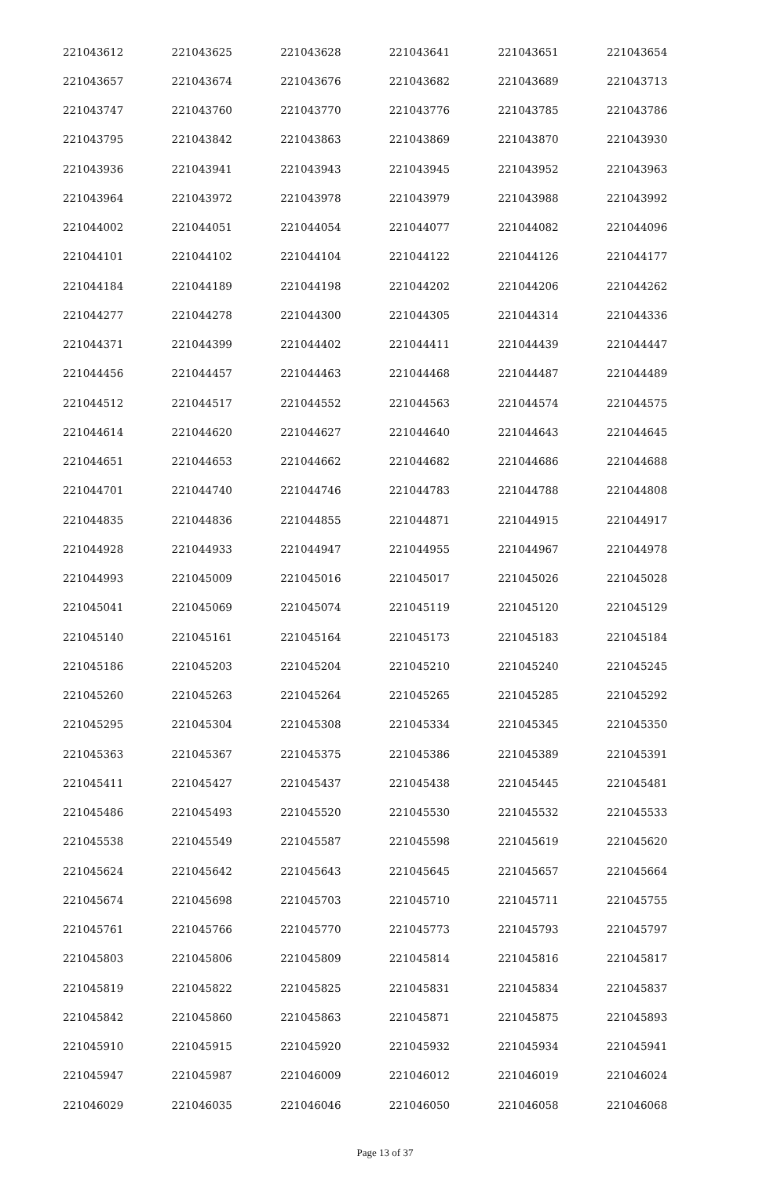| 221043612 | 221043625 | 221043628 | 221043641 | 221043651 | 221043654 |
| 221043657 | 221043674 | 221043676 | 221043682 | 221043689 | 221043713 |
| 221043747 | 221043760 | 221043770 | 221043776 | 221043785 | 221043786 |
| 221043795 | 221043842 | 221043863 | 221043869 | 221043870 | 221043930 |
| 221043936 | 221043941 | 221043943 | 221043945 | 221043952 | 221043963 |
| 221043964 | 221043972 | 221043978 | 221043979 | 221043988 | 221043992 |
| 221044002 | 221044051 | 221044054 | 221044077 | 221044082 | 221044096 |
| 221044101 | 221044102 | 221044104 | 221044122 | 221044126 | 221044177 |
| 221044184 | 221044189 | 221044198 | 221044202 | 221044206 | 221044262 |
| 221044277 | 221044278 | 221044300 | 221044305 | 221044314 | 221044336 |
| 221044371 | 221044399 | 221044402 | 221044411 | 221044439 | 221044447 |
| 221044456 | 221044457 | 221044463 | 221044468 | 221044487 | 221044489 |
| 221044512 | 221044517 | 221044552 | 221044563 | 221044574 | 221044575 |
| 221044614 | 221044620 | 221044627 | 221044640 | 221044643 | 221044645 |
| 221044651 | 221044653 | 221044662 | 221044682 | 221044686 | 221044688 |
| 221044701 | 221044740 | 221044746 | 221044783 | 221044788 | 221044808 |
| 221044835 | 221044836 | 221044855 | 221044871 | 221044915 | 221044917 |
| 221044928 | 221044933 | 221044947 | 221044955 | 221044967 | 221044978 |
| 221044993 | 221045009 | 221045016 | 221045017 | 221045026 | 221045028 |
| 221045041 | 221045069 | 221045074 | 221045119 | 221045120 | 221045129 |
| 221045140 | 221045161 | 221045164 | 221045173 | 221045183 | 221045184 |
| 221045186 | 221045203 | 221045204 | 221045210 | 221045240 | 221045245 |
| 221045260 | 221045263 | 221045264 | 221045265 | 221045285 | 221045292 |
| 221045295 | 221045304 | 221045308 | 221045334 | 221045345 | 221045350 |
| 221045363 | 221045367 | 221045375 | 221045386 | 221045389 | 221045391 |
| 221045411 | 221045427 | 221045437 | 221045438 | 221045445 | 221045481 |
| 221045486 | 221045493 | 221045520 | 221045530 | 221045532 | 221045533 |
| 221045538 | 221045549 | 221045587 | 221045598 | 221045619 | 221045620 |
| 221045624 | 221045642 | 221045643 | 221045645 | 221045657 | 221045664 |
| 221045674 | 221045698 | 221045703 | 221045710 | 221045711 | 221045755 |
| 221045761 | 221045766 | 221045770 | 221045773 | 221045793 | 221045797 |
| 221045803 | 221045806 | 221045809 | 221045814 | 221045816 | 221045817 |
| 221045819 | 221045822 | 221045825 | 221045831 | 221045834 | 221045837 |
| 221045842 | 221045860 | 221045863 | 221045871 | 221045875 | 221045893 |
| 221045910 | 221045915 | 221045920 | 221045932 | 221045934 | 221045941 |
| 221045947 | 221045987 | 221046009 | 221046012 | 221046019 | 221046024 |
| 221046029 | 221046035 | 221046046 | 221046050 | 221046058 | 221046068 |
Page 13 of 37